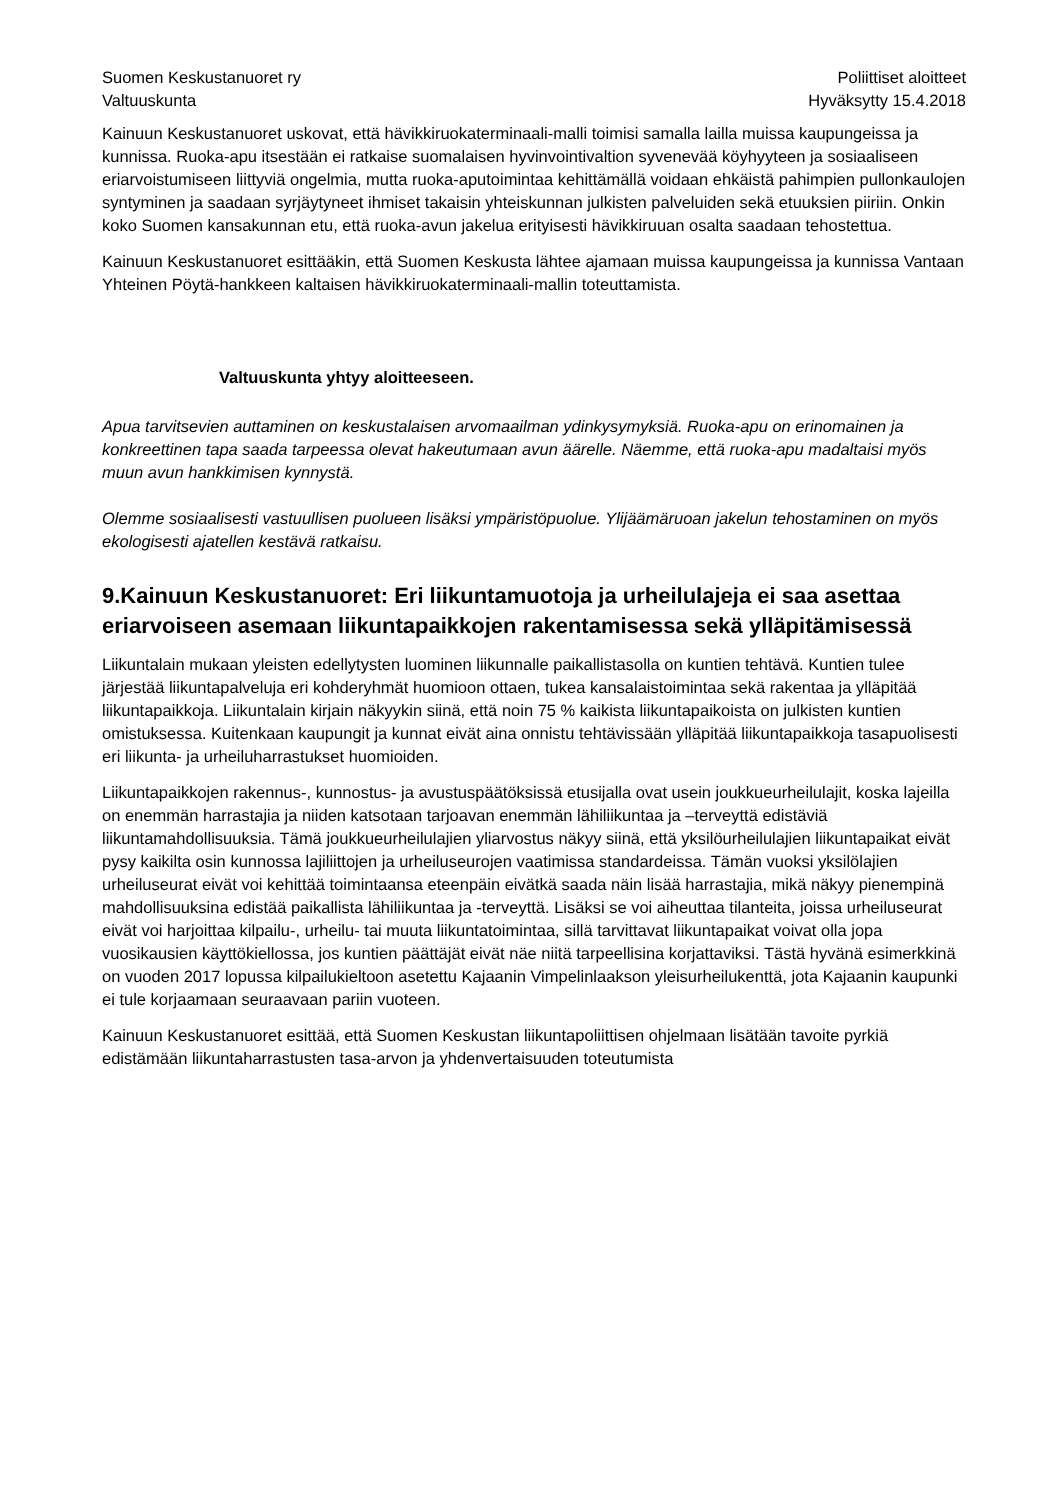Suomen Keskustanuoret ry
Valtuuskunta
Poliittiset aloitteet
Hyväksytty 15.4.2018
Kainuun Keskustanuoret uskovat, että hävikkiruokaterminaali-malli toimisi samalla lailla muissa kaupungeissa ja kunnissa. Ruoka-apu itsestään ei ratkaise suomalaisen hyvinvointivaltion syvenevää köyhyyteen ja sosiaaliseen eriarvoistumiseen liittyviä ongelmia, mutta ruoka-aputoimintaa kehittämällä voidaan ehkäistä pahimpien pullonkaulojen syntyminen ja saadaan syrjäytyneet ihmiset takaisin yhteiskunnan julkisten palveluiden sekä etuuksien piiriin. Onkin koko Suomen kansakunnan etu, että ruoka-avun jakelua erityisesti hävikkiruuan osalta saadaan tehostettua.
Kainuun Keskustanuoret esittääkin, että Suomen Keskusta lähtee ajamaan muissa kaupungeissa ja kunnissa Vantaan Yhteinen Pöytä-hankkeen kaltaisen hävikkiruokaterminaali-mallin toteuttamista.
Valtuuskunta yhtyy aloitteeseen.
Apua tarvitsevien auttaminen on keskustalaisen arvomaailman ydinkysymyksiä. Ruoka-apu on erinomainen ja konkreettinen tapa saada tarpeessa olevat hakeutumaan avun äärelle. Näemme, että ruoka-apu madaltaisi myös muun avun hankkimisen kynnystä.
Olemme sosiaalisesti vastuullisen puolueen lisäksi ympäristöpuolue. Ylijäämäruoan jakelun tehostaminen on myös ekologisesti ajatellen kestävä ratkaisu.
9.Kainuun Keskustanuoret: Eri liikuntamuotoja ja urheilulajeja ei saa asettaa eriarvoiseen asemaan liikuntapaikkojen rakentamisessa sekä ylläpitämisessä
Liikuntalain mukaan yleisten edellytysten luominen liikunnalle paikallistasolla on kuntien tehtävä. Kuntien tulee järjestää liikuntapalveluja eri kohderyhmät huomioon ottaen, tukea kansalaistoimintaa sekä rakentaa ja ylläpitää liikuntapaikkoja. Liikuntalain kirjain näkyykin siinä, että noin 75 % kaikista liikuntapaikoista on julkisten kuntien omistuksessa. Kuitenkaan kaupungit ja kunnat eivät aina onnistu tehtävissään ylläpitää liikuntapaikkoja tasapuolisesti eri liikunta- ja urheiluharrastukset huomioiden.
Liikuntapaikkojen rakennus-, kunnostus- ja avustuspäätöksissä etusijalla ovat usein joukkueurheilulajit, koska lajeilla on enemmän harrastajia ja niiden katsotaan tarjoavan enemmän lähiliikuntaa ja –terveyttä edistäviä liikuntamahdollisuuksia. Tämä joukkueurheilulajien yliarvostus näkyy siinä, että yksilöurheilulajien liikuntapaikat eivät pysy kaikilta osin kunnossa lajiliittojen ja urheiluseurojen vaatimissa standardeissa. Tämän vuoksi yksilölajien urheiluseurat eivät voi kehittää toimintaansa eteenpäin eivätkä saada näin lisää harrastajia, mikä näkyy pienempinä mahdollisuuksina edistää paikallista lähiliikuntaa ja -terveyttä. Lisäksi se voi aiheuttaa tilanteita, joissa urheiluseurat eivät voi harjoittaa kilpailu-, urheilu- tai muuta liikuntatoimintaa, sillä tarvittavat liikuntapaikat voivat olla jopa vuosikausien käyttökiellossa, jos kuntien päättäjät eivät näe niitä tarpeellisina korjattaviksi. Tästä hyvänä esimerkkinä on vuoden 2017 lopussa kilpailukieltoon asetettu Kajaanin Vimpelinlaakson yleisurheilukenttä, jota Kajaanin kaupunki ei tule korjaamaan seuraavaan pariin vuoteen.
Kainuun Keskustanuoret esittää, että Suomen Keskustan liikuntapoliittisen ohjelmaan lisätään tavoite pyrkiä edistämään liikuntaharrastusten tasa-arvon ja yhdenvertaisuuden toteutumista